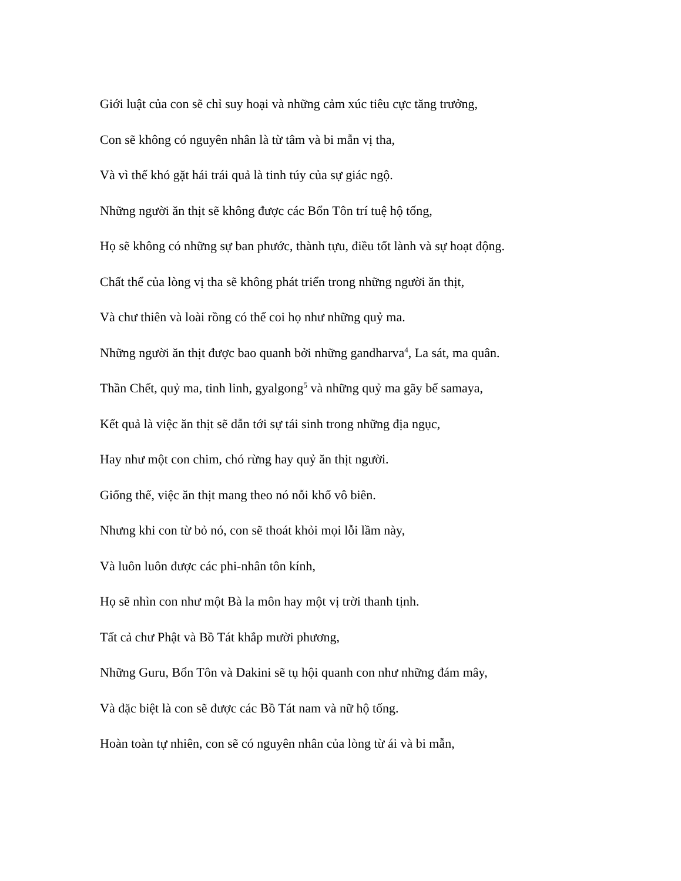Giới luật của con sẽ chỉ suy hoại và những cảm xúc tiêu cực tăng trưởng,
Con sẽ không có nguyên nhân là từ tâm và bi mẫn vị tha,
Và vì thế khó gặt hái trái quả là tinh túy của sự giác ngộ.
Những người ăn thịt sẽ không được các Bổn Tôn trí tuệ hộ tống,
Họ sẽ không có những sự ban phước, thành tựu, điều tốt lành và sự hoạt động.
Chất thể của lòng vị tha sẽ không phát triển trong những người ăn thịt,
Và chư thiên và loài rồng có thể coi họ như những quỷ ma.
Những người ăn thịt được bao quanh bởi những gandharva<sup>4</sup>, La sát, ma quân.
Thần Chết, quỷ ma, tinh linh, gyalgong<sup>5</sup> và những quỷ ma gãy bể samaya,
Kết quả là việc ăn thịt sẽ dẫn tới sự tái sinh trong những địa ngục,
Hay như một con chim, chó rừng hay quỷ ăn thịt người.
Giống thế, việc ăn thịt mang theo nó nỗi khổ vô biên.
Nhưng khi con từ bỏ nó, con sẽ thoát khỏi mọi lỗi lầm này,
Và luôn luôn được các phi-nhân tôn kính,
Họ sẽ nhìn con như một Bà la môn hay một vị trời thanh tịnh.
Tất cả chư Phật và Bồ Tát khắp mười phương,
Những Guru, Bổn Tôn và Dakini sẽ tụ hội quanh con như những đám mây,
Và đặc biệt là con sẽ được các Bồ Tát nam và nữ hộ tống.
Hoàn toàn tự nhiên, con sẽ có nguyên nhân của lòng từ ái và bi mẫn,